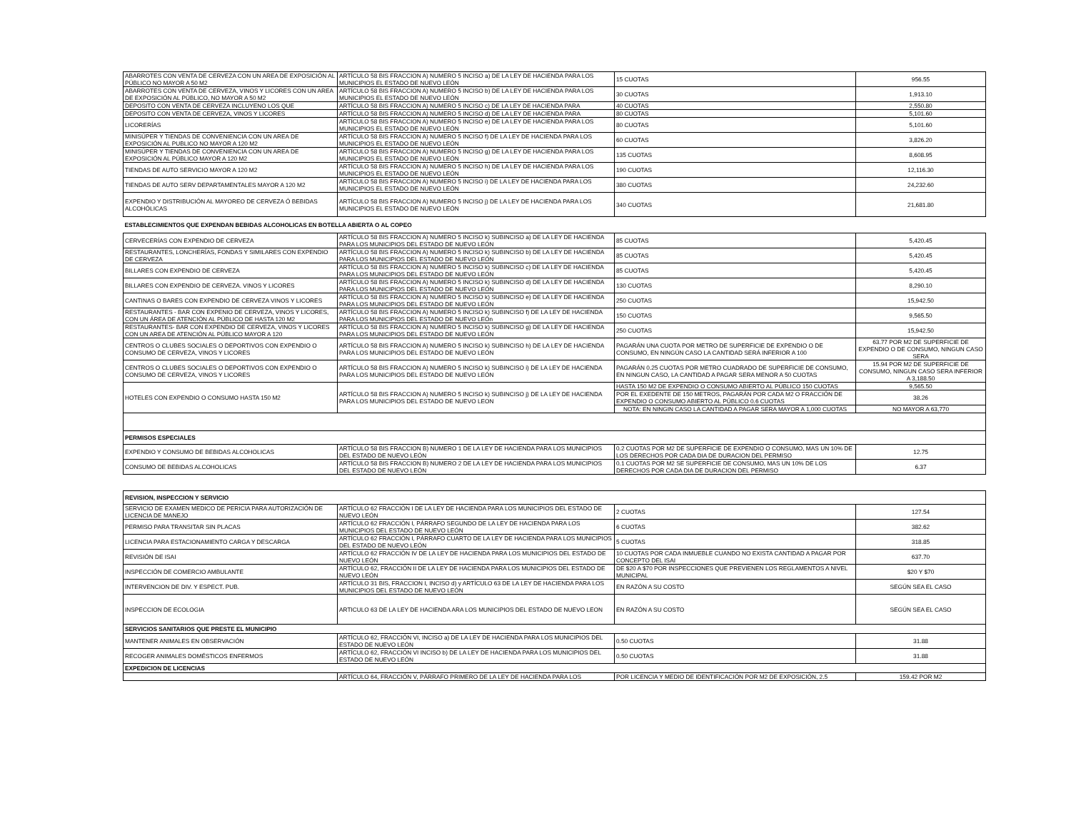| ABARROTES CON VENTA DE CERVEZA CON UN AREA DE EXPOSICIÓN AL PÚBLICO NO MAYOR A 50 M2 | ARTÍCULO 58 BIS FRACCION A) NUMERO 5 INCISO a) DE LA LEY DE HACIENDA PARA LOS MUNICIPIOS EL ESTADO DE NUEVO LEÓN | 15 CUOTAS | 956.55 |
| ABARROTES CON VENTA DE CERVEZA, VINOS Y LICORES CON UN AREA DE EXPOSICIÓN AL PÚBLICO, NO MAYOR A 50 M2 | ARTÍCULO 58 BIS FRACCION A) NUMERO 5 INCISO b) DE LA LEY DE HACIENDA PARA LOS MUNICIPIOS EL ESTADO DE NUEVO LEÓN | 30 CUOTAS | 1,913.10 |
| DEPOSITO CON VENTA DE CERVEZA INCLUYENO LOS QUE | ARTÍCULO 58 BIS FRACCION A) NUMERO 5 INCISO c) DE LA LEY DE HACIENDA PARA | 40 CUOTAS | 2,550.80 |
| DEPOSITO CON VENTA DE CERVEZA, VINOS Y LICORES | ARTÍCULO 58 BIS FRACCION A) NUMERO 5 INCISO d) DE LA LEY DE HACIENDA PARA | 80 CUOTAS | 5,101.60 |
| LICORERÍAS | ARTÍCULO 58 BIS FRACCION A) NUMERO 5 INCISO e) DE LA LEY DE HACIENDA PARA LOS MUNICIPIOS EL ESTADO DE NUEVO LEÓN | 80 CUOTAS | 5,101.60 |
| MINISÚPER Y TIENDAS DE CONVENIENCIA CON UN AREA DE EXPOSICIÓN AL PUBLICO NO MAYOR A 120 M2 | ARTÍCULO 58 BIS FRACCION A) NUMERO 5 INCISO f) DE LA LEY DE HACIENDA PARA LOS MUNICIPIOS EL ESTADO DE NUEVO LEÓN | 60 CUOTAS | 3,826.20 |
| MINISÚPER Y TIENDAS DE CONVENIENCIA CON UN AREA DE EXPOSICIÓN AL PÚBLICO MAYOR A 120 M2 | ARTÍCULO 58 BIS FRACCION A) NUMERO 5 INCISO g) DE LA LEY DE HACIENDA PARA LOS MUNICIPIOS EL ESTADO DE NUEVO LEÓN | 135 CUOTAS | 8,608.95 |
| TIENDAS DE AUTO SERVICIO MAYOR A 120 M2 | ARTÍCULO 58 BIS FRACCION A) NUMERO 5 INCISO h) DE LA LEY DE HACIENDA PARA LOS MUNICIPIOS EL ESTADO DE NUEVO LEÓN | 190 CUOTAS | 12,116.30 |
| TIENDAS DE AUTO SERV DEPARTAMENTALES MAYOR A 120 M2 | ARTÍCULO 58 BIS FRACCION A) NUMERO 5 INCISO i) DE LA LEY DE HACIENDA PARA LOS MUNICIPIOS EL ESTADO DE NUEVO LEÓN | 380 CUOTAS | 24,232.60 |
| EXPENDIO Y DISTRIBUCIÓN AL MAYOREO DE CERVEZA Ó BEBIDAS ALCOHÓLICAS | ARTÍCULO 58 BIS FRACCION A) NUMERO 5 INCISO j) DE LA LEY DE HACIENDA PARA LOS MUNICIPIOS EL ESTADO DE NUEVO LEÓN | 340 CUOTAS | 21,681.80 |
| ESTABLECIMIENTOS QUE EXPENDAN BEBIDAS ALCOHOLICAS EN BOTELLA ABIERTA O AL COPEO | | | |
| CERVECERÍAS CON EXPENDIO DE CERVEZA | ARTÍCULO 58 BIS FRACCION A) NUMERO 5 INCISO k) SUBINCISO a) DE LA LEY DE HACIENDA PARA LOS MUNICIPIOS DEL ESTADO DE NUEVO LEÓN | 85 CUOTAS | 5,420.45 |
| RESTAURANTES, LONCHERÍAS, FONDAS Y SIMILARES CON EXPENDIO DE CERVEZA | ARTÍCULO 58 BIS FRACCION A) NUMERO 5 INCISO k) SUBINCISO b) DE LA LEY DE HACIENDA PARA LOS MUNICIPIOS DEL ESTADO DE NUEVO LEÓN | 85 CUOTAS | 5,420.45 |
| BILLARES CON EXPENDIO DE CERVEZA | ARTÍCULO 58 BIS FRACCION A) NUMERO 5 INCISO k) SUBINCISO c) DE LA LEY DE HACIENDA PARA LOS MUNICIPIOS DEL ESTADO DE NUEVO LEÓN | 85 CUOTAS | 5,420.45 |
| BILLARES CON EXPENDIO DE CERVEZA. VINOS Y LICORES | ARTÍCULO 58 BIS FRACCION A) NUMERO 5 INCISO k) SUBINCISO d) DE LA LEY DE HACIENDA PARA LOS MUNICIPIOS DEL ESTADO DE NUEVO LEÓN | 130 CUOTAS | 8,290.10 |
| CANTINAS O BARES CON EXPENDIO DE CERVEZA VINOS Y LICORES | ARTÍCULO 58 BIS FRACCION A) NUMERO 5 INCISO k) SUBINCISO e) DE LA LEY DE HACIENDA PARA LOS MUNICIPIOS DEL ESTADO DE NUEVO LEÓN | 250 CUOTAS | 15,942.50 |
| RESTAURANTES - BAR CON EXPENIO DE CERVEZA, VINOS Y LICORES, CON UN ÁREA DE ATENCIÓN AL PÚBLICO DE HASTA 120 M2 | ARTÍCULO 58 BIS FRACCION A) NUMERO 5 INCISO k) SUBINCISO f) DE LA LEY DE HACIENDA PARA LOS MUNICIPIOS DEL ESTADO DE NUEVO LEÓn | 150 CUOTAS | 9,565.50 |
| RESTAURANTES- BAR CON EXPENDIO DE CERVEZA, VINOS Y LICORES CON UN AREA DE ATENCIÓN AL PÚBLICO MAYOR A 120 | ARTÍCULO 58 BIS FRACCION A) NUMERO 5 INCISO k) SUBINCISO g) DE LA LEY DE HACIENDA PARA LOS MUNICIPIOS DEL ESTADO DE NUEVO LEÓN | 250 CUOTAS | 15,942.50 |
| CENTROS O CLUBES SOCIALES O DEPORTIVOS CON EXPENDIO O CONSUMO DE CERVEZA, VINOS Y LICORES | ARTÍCULO 58 BIS FRACCION A) NUMERO 5 INCISO k) SUBINCISO h) DE LA LEY DE HACIENDA PARA LOS MUNICIPIOS DEL ESTADO DE NUEVO LEÓN | PAGARÁN UNA CUOTA POR METRO DE SUPERFICIE DE EXPENDIO O DE CONSUMO, EN NINGÚN CASO LA CANTIDAD SERÁ INFERIOR A 100 | 63.77 POR M2 DE SUPERFICIE DE EXPENDIO O DE CONSUMO, NINGUN CASO SERA |
| CENTROS O CLUBES SOCIALES O DEPORTIVOS CON EXPENDIO O CONSUMO DE CERVEZA, VINOS Y LICORES | ARTÍCULO 58 BIS FRACCION A) NUMERO 5 INCISO k) SUBINCISO i) DE LA LEY DE HACIENDA PARA LOS MUNICIPIOS DEL ESTADO DE NUEVO LEÓN | PAGARÁN 0.25 CUOTAS POR METRO CUADRADO DE SUPERFICIE DE CONSUMO, EN NINGUN CASO, LA CANTIDAD A PAGAR SERA MENOR A 50 CUOTAS | 15.94 POR M2 DE SUPERFICIE DE CONSUMO, NINGUN CASO SERA INFERIOR A 3,188.50 |
| HOTELES CON EXPENDIO O CONSUMO HASTA 150 M2 | ARTÍCULO 58 BIS FRACCION A) NUMERO 5 INCISO k) SUBINCISO j) DE LA LEY DE HACIENDA PARA LOS MUNICIPIOS DEL ESTADO DE NUEVO LEON | HASTA 150 M2 DE EXPENDIO O CONSUMO ABIERTO AL PÚBLICO 150 CUOTAS | 9,565.50 |
| | | POR EL EXEDENTE DE 150 METROS, PAGARÁN POR CADA M2 O FRACCIÓN DE EXPENDIO O CONSUMO ABIERTO AL PÚBLICO 0.6 CUOTAS | 38.26 |
| | | NOTA: EN NINGIN CASO LA CANTIDAD A PAGAR SERA MAYOR A 1,000 CUOTAS | NO MAYOR A 63,770 |
| PERMISOS ESPECIALES | | | |
| EXPENDIO Y CONSUMO DE BEBIDAS ALCOHOLICAS | ARTÍCULO 58 BIS FRACCION B) NUMERO 1 DE LA LEY DE HACIENDA PARA LOS MUNICIPIOS DEL ESTADO DE NUEVO LEÓN | 0.2 CUOTAS POR M2 DE SUPERFICIE DE EXPENDIO O CONSUMO, MAS UN 10% DE LOS DERECHOS POR CADA DIA DE DURACION DEL PERMISO | 12.75 |
| CONSUMO DE BEBIDAS ALCOHOLICAS | ARTÍCULO 58 BIS FRACCION B) NUMERO 2 DE LA LEY DE HACIENDA PARA LOS MUNICIPIOS DEL ESTADO DE NUEVO LEÓN | 0.1 CUOTAS POR M2 SE SUPERFICIE DE CONSUMO, MAS UN 10% DE LOS DERECHOS POR CADA DIA DE DURACION DEL PERMISO | 6.37 |
| REVISION, INSPECCION Y SERVICIO | | | |
| SERVICIO DE EXAMEN MEDICO DE PERICIA PARA AUTORIZACIÓN DE LICENCIA DE MANEJO | ARTÍCULO 62 FRACCIÓN I DE LA LEY DE HACIENDA PARA LOS MUNICIPIOS DEL ESTADO DE NUEVO LEÓN | 2 CUOTAS | 127.54 |
| PERMISO PARA TRANSITAR SIN PLACAS | ARTÍCULO 62 FRACCIÓN I, PÁRRAFO SEGUNDO DE LA LEY DE HACIENDA PARA LOS MUNICIPIOS DEL ESTADO DE NUEVO LEÓN | 6 CUOTAS | 382.62 |
| LICENCIA PARA ESTACIONAMIENTO CARGA Y DESCARGA | ARTÍCULO 62 FRACCIÓN I, PÁRRAFO CUARTO DE LA LEY DE HACIENDA PARA LOS MUNICIPIOS DEL ESTADO DE NUEVO LEÓN | 5 CUOTAS | 318.85 |
| REVISIÓN DE ISAI | ARTÍCULO 62 FRACCIÓN IV DE LA LEY DE HACIENDA PARA LOS MUNICIPIOS DEL ESTADO DE NUEVO LEÓN | 10 CUOTAS POR CADA INMUEBLE CUANDO NO EXISTA CANTIDAD A PAGAR POR CONCEPTO DEL ISAI | 637.70 |
| INSPECCIÓN DE COMERCIO AMBULANTE | ARTÍCULO 62, FRACCIÓN II DE LA LEY DE HACIENDA PARA LOS MUNICIPIOS DEL ESTADO DE NUEVO LEÓN | DE $20 A $70 POR INSPECCIONES QUE PREVIENEN LOS REGLAMENTOS A NIVEL MUNICIPAL | $20 Y $70 |
| INTERVENCION DE DIV. Y ESPECT. PUB. | ARTÍCULO 31 BIS, FRACCION I, INCISO d) y ARTÍCULO 63 DE LA LEY DE HACIENDA PARA LOS MUNICIPIOS DEL ESTADO DE NUEVO LEÓN | EN RAZÓN A SU COSTO | SEGÚN SEA EL CASO |
| INSPECCION DE ECOLOGIA | ARTICULO 63 DE LA LEY DE HACIENDA ARA LOS MUNICIPIOS DEL ESTADO DE NUEVO LEON | EN RAZÓN A SU COSTO | SEGÚN SEA EL CASO |
| SERVICIOS SANITARIOS QUE PRESTE EL MUNICIPIO | | | |
| MANTENER ANIMALES EN OBSERVACIÓN | ARTÍCULO 62, FRACCIÓN VI, INCISO a) DE LA LEY DE HACIENDA PARA LOS MUNICIPIOS DEL ESTADO DE NUEVO LEÓN | 0.50 CUOTAS | 31.88 |
| RECOGER ANIMALES DOMÉSTICOS ENFERMOS | ARTÍCULO 62, FRACCIÓN VI INCISO b) DE LA LEY DE HACIENDA PARA LOS MUNICIPIOS DEL ESTADO DE NUEVO LEÓN | 0.50 CUOTAS | 31.88 |
| EXPEDICION DE LICENCIAS | | | |
| | ARTÍCULO 64, FRACCIÓN V, PÁRRAFO PRIMERO DE LA LEY DE HACIENDA PARA LOS | POR LICENCIA Y MEDIO DE IDENTIFICACIÓN POR M2 DE EXPOSICIÓN, 2.5 | 159.42 POR M2 |